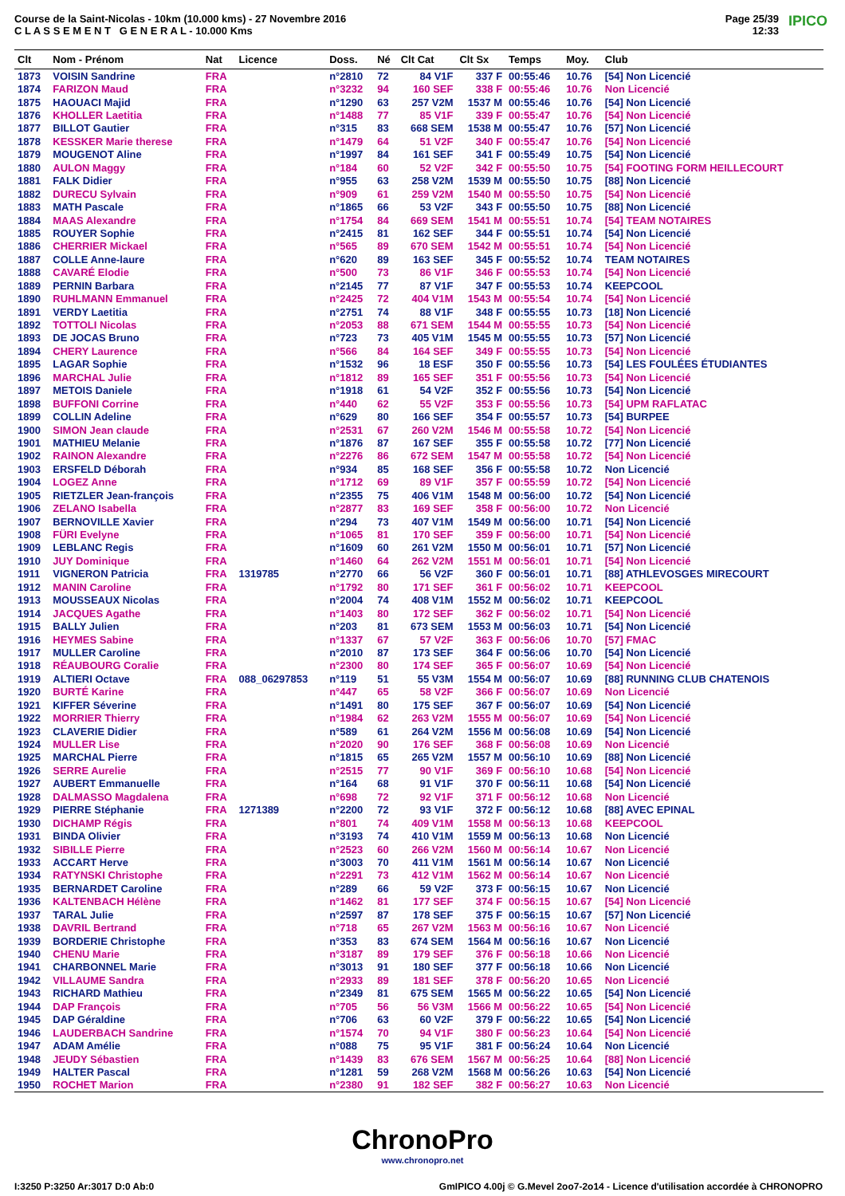Course de la Saint-Nicolas - 10km (10.000 kms) - 27 Novembre 2016
C L A S S E M E N T G E N E R A L - 10.000 Kms
Page 25/39
12:33
IPICO
| Clt | Nom - Prénom | Nat | Licence | Doss. | Né | Clt Cat | Clt Sx | Temps | Moy. | Club |
| --- | --- | --- | --- | --- | --- | --- | --- | --- | --- | --- |
| 1873 | VOISIN Sandrine | FRA | | n°2810 | 72 | 84 V1F | 337 F | 00:55:46 | 10.76 | [54] Non Licencié |
| 1874 | FARIZON Maud | FRA | | n°3232 | 94 | 160 SEF | 338 F | 00:55:46 | 10.76 | Non Licencié |
| 1875 | HAOUACI Majid | FRA | | n°1290 | 63 | 257 V2M | 1537 M | 00:55:46 | 10.76 | [54] Non Licencié |
| 1876 | KHOLLER Laetitia | FRA | | n°1488 | 77 | 85 V1F | 339 F | 00:55:47 | 10.76 | [54] Non Licencié |
| 1877 | BILLOT Gautier | FRA | | n°315 | 83 | 668 SEM | 1538 M | 00:55:47 | 10.76 | [57] Non Licencié |
| 1878 | KESSKER Marie therese | FRA | | n°1479 | 64 | 51 V2F | 340 F | 00:55:47 | 10.76 | [54] Non Licencié |
| 1879 | MOUGENOT Aline | FRA | | n°1997 | 84 | 161 SEF | 341 F | 00:55:49 | 10.75 | [54] Non Licencié |
| 1880 | AULON Maggy | FRA | | n°184 | 60 | 52 V2F | 342 F | 00:55:50 | 10.75 | [54] FOOTING FORM HEILLECOURT |
| 1881 | FALK Didier | FRA | | n°955 | 63 | 258 V2M | 1539 M | 00:55:50 | 10.75 | [88] Non Licencié |
| 1882 | DURECU Sylvain | FRA | | n°909 | 61 | 259 V2M | 1540 M | 00:55:50 | 10.75 | [54] Non Licencié |
| 1883 | MATH Pascale | FRA | | n°1865 | 66 | 53 V2F | 343 F | 00:55:50 | 10.75 | [88] Non Licencié |
| 1884 | MAAS Alexandre | FRA | | n°1754 | 84 | 669 SEM | 1541 M | 00:55:51 | 10.74 | [54] TEAM NOTAIRES |
| 1885 | ROUYER Sophie | FRA | | n°2415 | 81 | 162 SEF | 344 F | 00:55:51 | 10.74 | [54] Non Licencié |
| 1886 | CHERRIER Mickael | FRA | | n°565 | 89 | 670 SEM | 1542 M | 00:55:51 | 10.74 | [54] Non Licencié |
| 1887 | COLLE Anne-laure | FRA | | n°620 | 89 | 163 SEF | 345 F | 00:55:52 | 10.74 | TEAM NOTAIRES |
| 1888 | CAVARÉ Elodie | FRA | | n°500 | 73 | 86 V1F | 346 F | 00:55:53 | 10.74 | [54] Non Licencié |
| 1889 | PERNIN Barbara | FRA | | n°2145 | 77 | 87 V1F | 347 F | 00:55:53 | 10.74 | KEEPCOOL |
| 1890 | RUHLMANN Emmanuel | FRA | | n°2425 | 72 | 404 V1M | 1543 M | 00:55:54 | 10.74 | [54] Non Licencié |
| 1891 | VERDY Laetitia | FRA | | n°2751 | 74 | 88 V1F | 348 F | 00:55:55 | 10.73 | [18] Non Licencié |
| 1892 | TOTTOLI Nicolas | FRA | | n°2053 | 88 | 671 SEM | 1544 M | 00:55:55 | 10.73 | [54] Non Licencié |
| 1893 | DE JOCAS Bruno | FRA | | n°723 | 73 | 405 V1M | 1545 M | 00:55:55 | 10.73 | [57] Non Licencié |
| 1894 | CHERY Laurence | FRA | | n°566 | 84 | 164 SEF | 349 F | 00:55:55 | 10.73 | [54] Non Licencié |
| 1895 | LAGAR Sophie | FRA | | n°1532 | 96 | 18 ESF | 350 F | 00:55:56 | 10.73 | [54] LES FOULÉES ÉTUDIANTES |
| 1896 | MARCHAL Julie | FRA | | n°1812 | 89 | 165 SEF | 351 F | 00:55:56 | 10.73 | [54] Non Licencié |
| 1897 | METOIS Daniele | FRA | | n°1918 | 61 | 54 V2F | 352 F | 00:55:56 | 10.73 | [54] Non Licencié |
| 1898 | BUFFONI Corrine | FRA | | n°440 | 62 | 55 V2F | 353 F | 00:55:56 | 10.73 | [54] UPM RAFLATAC |
| 1899 | COLLIN Adeline | FRA | | n°629 | 80 | 166 SEF | 354 F | 00:55:57 | 10.73 | [54] BURPEE |
| 1900 | SIMON Jean claude | FRA | | n°2531 | 67 | 260 V2M | 1546 M | 00:55:58 | 10.72 | [54] Non Licencié |
| 1901 | MATHIEU Melanie | FRA | | n°1876 | 87 | 167 SEF | 355 F | 00:55:58 | 10.72 | [77] Non Licencié |
| 1902 | RAINON Alexandre | FRA | | n°2276 | 86 | 672 SEM | 1547 M | 00:55:58 | 10.72 | [54] Non Licencié |
| 1903 | ERSFELD Déborah | FRA | | n°934 | 85 | 168 SEF | 356 F | 00:55:58 | 10.72 | Non Licencié |
| 1904 | LOGEZ Anne | FRA | | n°1712 | 69 | 89 V1F | 357 F | 00:55:59 | 10.72 | [54] Non Licencié |
| 1905 | RIETZLER Jean-françois | FRA | | n°2355 | 75 | 406 V1M | 1548 M | 00:56:00 | 10.72 | [54] Non Licencié |
| 1906 | ZELANO Isabella | FRA | | n°2877 | 83 | 169 SEF | 358 F | 00:56:00 | 10.72 | Non Licencié |
| 1907 | BERNOVILLE Xavier | FRA | | n°294 | 73 | 407 V1M | 1549 M | 00:56:00 | 10.71 | [54] Non Licencié |
| 1908 | FÜRI Evelyne | FRA | | n°1065 | 81 | 170 SEF | 359 F | 00:56:00 | 10.71 | [54] Non Licencié |
| 1909 | LEBLANC Regis | FRA | | n°1609 | 60 | 261 V2M | 1550 M | 00:56:01 | 10.71 | [57] Non Licencié |
| 1910 | JUY Dominique | FRA | | n°1460 | 64 | 262 V2M | 1551 M | 00:56:01 | 10.71 | [54] Non Licencié |
| 1911 | VIGNERON Patricia | FRA | 1319785 | n°2770 | 66 | 56 V2F | 360 F | 00:56:01 | 10.71 | [88] ATHLEVOSGES MIRECOURT |
| 1912 | MANIN Caroline | FRA | | n°1792 | 80 | 171 SEF | 361 F | 00:56:02 | 10.71 | KEEPCOOL |
| 1913 | MOUSSEAUX Nicolas | FRA | | n°2004 | 74 | 408 V1M | 1552 M | 00:56:02 | 10.71 | KEEPCOOL |
| 1914 | JACQUES Agathe | FRA | | n°1403 | 80 | 172 SEF | 362 F | 00:56:02 | 10.71 | [54] Non Licencié |
| 1915 | BALLY Julien | FRA | | n°203 | 81 | 673 SEM | 1553 M | 00:56:03 | 10.71 | [54] Non Licencié |
| 1916 | HEYMES Sabine | FRA | | n°1337 | 67 | 57 V2F | 363 F | 00:56:06 | 10.70 | [57] FMAC |
| 1917 | MULLER Caroline | FRA | | n°2010 | 87 | 173 SEF | 364 F | 00:56:06 | 10.70 | [54] Non Licencié |
| 1918 | RÉAUBOURG Coralie | FRA | | n°2300 | 80 | 174 SEF | 365 F | 00:56:07 | 10.69 | [54] Non Licencié |
| 1919 | ALTIERI Octave | FRA | 088_06297853 | n°119 | 51 | 55 V3M | 1554 M | 00:56:07 | 10.69 | [88] RUNNING CLUB CHATENOIS |
| 1920 | BURTÉ Karine | FRA | | n°447 | 65 | 58 V2F | 366 F | 00:56:07 | 10.69 | Non Licencié |
| 1921 | KIFFER Séverine | FRA | | n°1491 | 80 | 175 SEF | 367 F | 00:56:07 | 10.69 | [54] Non Licencié |
| 1922 | MORRIER Thierry | FRA | | n°1984 | 62 | 263 V2M | 1555 M | 00:56:07 | 10.69 | [54] Non Licencié |
| 1923 | CLAVERIE Didier | FRA | | n°589 | 61 | 264 V2M | 1556 M | 00:56:08 | 10.69 | [54] Non Licencié |
| 1924 | MULLER Lise | FRA | | n°2020 | 90 | 176 SEF | 368 F | 00:56:08 | 10.69 | Non Licencié |
| 1925 | MARCHAL Pierre | FRA | | n°1815 | 65 | 265 V2M | 1557 M | 00:56:10 | 10.69 | [88] Non Licencié |
| 1926 | SERRE Aurelie | FRA | | n°2515 | 77 | 90 V1F | 369 F | 00:56:10 | 10.68 | [54] Non Licencié |
| 1927 | AUBERT Emmanuelle | FRA | | n°164 | 68 | 91 V1F | 370 F | 00:56:11 | 10.68 | [54] Non Licencié |
| 1928 | DALMASSO Magdalena | FRA | | n°698 | 72 | 92 V1F | 371 F | 00:56:12 | 10.68 | Non Licencié |
| 1929 | PIERRE Stéphanie | FRA | 1271389 | n°2200 | 72 | 93 V1F | 372 F | 00:56:12 | 10.68 | [88] AVEC EPINAL |
| 1930 | DICHAMP Régis | FRA | | n°801 | 74 | 409 V1M | 1558 M | 00:56:13 | 10.68 | KEEPCOOL |
| 1931 | BINDA Olivier | FRA | | n°3193 | 74 | 410 V1M | 1559 M | 00:56:13 | 10.68 | Non Licencié |
| 1932 | SIBILLE Pierre | FRA | | n°2523 | 60 | 266 V2M | 1560 M | 00:56:14 | 10.67 | Non Licencié |
| 1933 | ACCART Herve | FRA | | n°3003 | 70 | 411 V1M | 1561 M | 00:56:14 | 10.67 | Non Licencié |
| 1934 | RATYNSKI Christophe | FRA | | n°2291 | 73 | 412 V1M | 1562 M | 00:56:14 | 10.67 | Non Licencié |
| 1935 | BERNARDET Caroline | FRA | | n°289 | 66 | 59 V2F | 373 F | 00:56:15 | 10.67 | Non Licencié |
| 1936 | KALTENBACH Hélène | FRA | | n°1462 | 81 | 177 SEF | 374 F | 00:56:15 | 10.67 | [54] Non Licencié |
| 1937 | TARAL Julie | FRA | | n°2597 | 87 | 178 SEF | 375 F | 00:56:15 | 10.67 | [57] Non Licencié |
| 1938 | DAVRIL Bertrand | FRA | | n°718 | 65 | 267 V2M | 1563 M | 00:56:16 | 10.67 | Non Licencié |
| 1939 | BORDERIE Christophe | FRA | | n°353 | 83 | 674 SEM | 1564 M | 00:56:16 | 10.67 | Non Licencié |
| 1940 | CHENU Marie | FRA | | n°3187 | 89 | 179 SEF | 376 F | 00:56:18 | 10.66 | Non Licencié |
| 1941 | CHARBONNEL Marie | FRA | | n°3013 | 91 | 180 SEF | 377 F | 00:56:18 | 10.66 | Non Licencié |
| 1942 | VILLAUME Sandra | FRA | | n°2933 | 89 | 181 SEF | 378 F | 00:56:20 | 10.65 | Non Licencié |
| 1943 | RICHARD Mathieu | FRA | | n°2349 | 81 | 675 SEM | 1565 M | 00:56:22 | 10.65 | [54] Non Licencié |
| 1944 | DAP François | FRA | | n°705 | 56 | 56 V3M | 1566 M | 00:56:22 | 10.65 | [54] Non Licencié |
| 1945 | DAP Géraldine | FRA | | n°706 | 63 | 60 V2F | 379 F | 00:56:22 | 10.65 | [54] Non Licencié |
| 1946 | LAUDERBACH Sandrine | FRA | | n°1574 | 70 | 94 V1F | 380 F | 00:56:23 | 10.64 | [54] Non Licencié |
| 1947 | ADAM Amélie | FRA | | n°088 | 75 | 95 V1F | 381 F | 00:56:24 | 10.64 | Non Licencié |
| 1948 | JEUDY Sébastien | FRA | | n°1439 | 83 | 676 SEM | 1567 M | 00:56:25 | 10.64 | [88] Non Licencié |
| 1949 | HALTER Pascal | FRA | | n°1281 | 59 | 268 V2M | 1568 M | 00:56:26 | 10.63 | [54] Non Licencié |
| 1950 | ROCHET Marion | FRA | | n°2380 | 91 | 182 SEF | 382 F | 00:56:27 | 10.63 | Non Licencié |
ChronoPro
www.chronopro.net
I:3250 P:3250 Ar:3017 D:0 Ab:0 GmIPICO 4.00j © G.Mevel 2oo7-2o14 - Licence d'utilisation accordée à CHRONOPRO